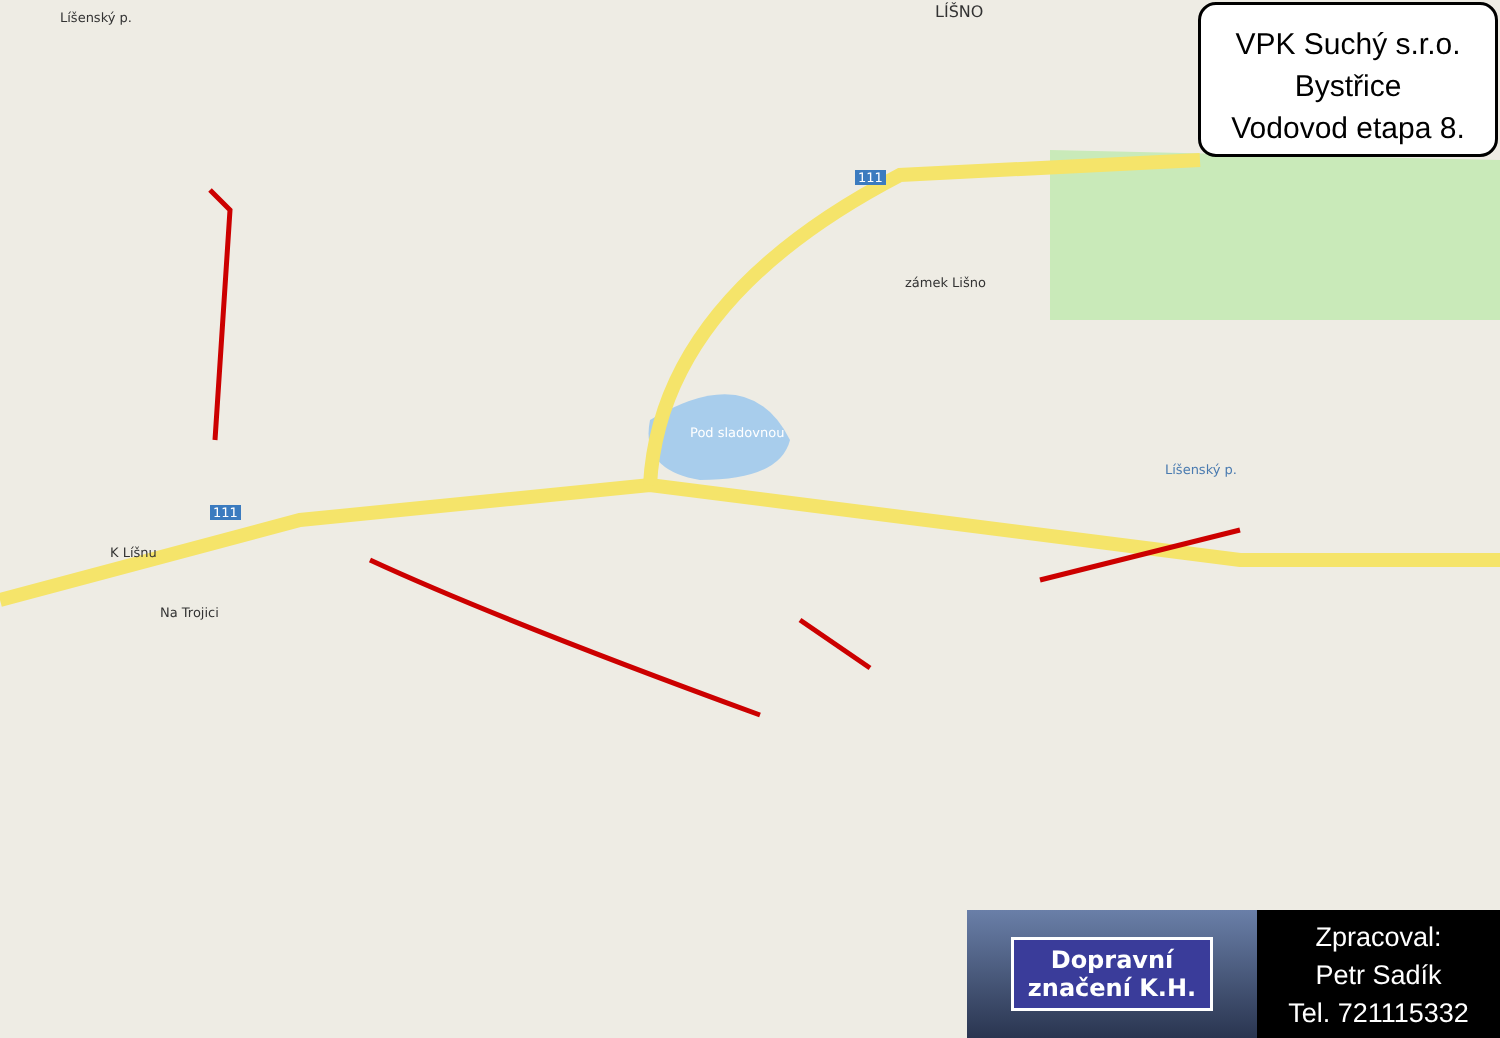LÍŠNO
Líšenský p.
zámek Lišno
Pod sladovnou
Líšenský p.
K Líšnu
Na Trojici
111
111
VPK Suchý s.r.o.
Bystřice
Vodovod etapa 8.
Dopravní
značení K.H.
Zpracoval:
Petr Sadík
Tel. 721115332